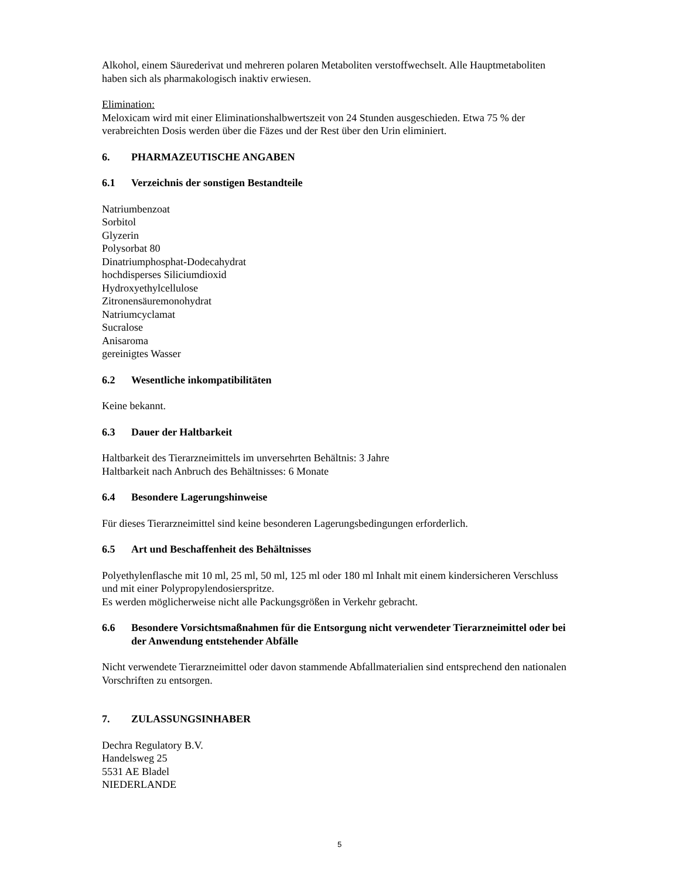Alkohol, einem Säurederivat und mehreren polaren Metaboliten verstoffwechselt. Alle Hauptmetaboliten haben sich als pharmakologisch inaktiv erwiesen.
Elimination:
Meloxicam wird mit einer Eliminationshalbwertszeit von 24 Stunden ausgeschieden. Etwa 75 % der verabreichten Dosis werden über die Fäzes und der Rest über den Urin eliminiert.
6. PHARMAZEUTISCHE ANGABEN
6.1 Verzeichnis der sonstigen Bestandteile
Natriumbenzoat
Sorbitol
Glyzerin
Polysorbat 80
Dinatriumphosphat-Dodecahydrat
hochdisperses Siliciumdioxid
Hydroxyethylcellulose
Zitronensäuremonohydrat
Natriumcyclamat
Sucralose
Anisaroma
gereinigtes Wasser
6.2 Wesentliche inkompatibilitäten
Keine bekannt.
6.3 Dauer der Haltbarkeit
Haltbarkeit des Tierarzneimittels im unversehrten Behältnis: 3 Jahre
Haltbarkeit nach Anbruch des Behältnisses: 6 Monate
6.4 Besondere Lagerungshinweise
Für dieses Tierarzneimittel sind keine besonderen Lagerungsbedingungen erforderlich.
6.5 Art und Beschaffenheit des Behältnisses
Polyethylenflasche mit 10 ml, 25 ml, 50 ml, 125 ml oder 180 ml Inhalt mit einem kindersicheren Verschluss und mit einer Polypropylendosierspritze.
Es werden möglicherweise nicht alle Packungsgrößen in Verkehr gebracht.
6.6 Besondere Vorsichtsmaßnahmen für die Entsorgung nicht verwendeter Tierarzneimittel oder bei der Anwendung entstehender Abfälle
Nicht verwendete Tierarzneimittel oder davon stammende Abfallmaterialien sind entsprechend den nationalen Vorschriften zu entsorgen.
7. ZULASSUNGSINHABER
Dechra Regulatory B.V.
Handelsweg 25
5531 AE Bladel
NIEDERLANDE
5